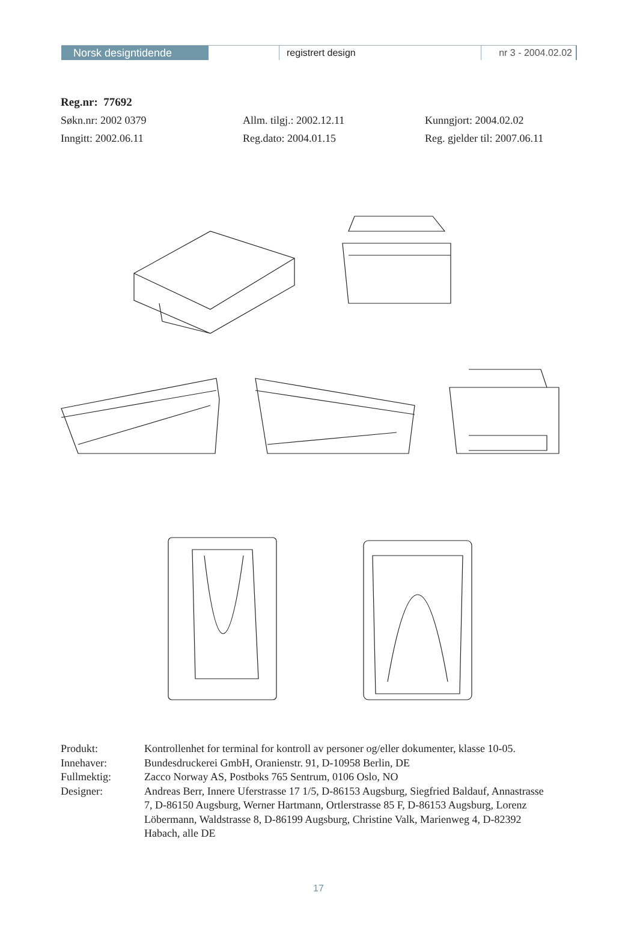Norsk designtidende registrert design nr 3 - 2004.02.02
Reg.nr: 77692
Søkn.nr: 2002 0379 Allm. tilgj.: 2002.12.11 Kunngjort: 2004.02.02
Inngitt: 2002.06.11 Reg.dato: 2004.01.15 Reg. gjelder til: 2007.06.11
Produkt: Kontrollenhet for terminal for kontroll av personer og/eller dokumenter, klasse 10-05.
Innehaver: Bundesdruckerei GmbH, Oranienstr. 91, D-10958 Berlin, DE
Fullmektig: Zacco Norway AS, Postboks 765 Sentrum, 0106 Oslo, NO
Designer: Andreas Berr, Innere Uferstrasse 17 1/5, D-86153 Augsburg, Siegfried Baldauf, Annastrasse 7, D-86150 Augsburg, Werner Hartmann, Ortlerstrasse 85 F, D-86153 Augsburg, Lorenz Löbermann, Waldstrasse 8, D-86199 Augsburg, Christine Valk, Marienweg 4, D-82392 Habach, alle DE
17